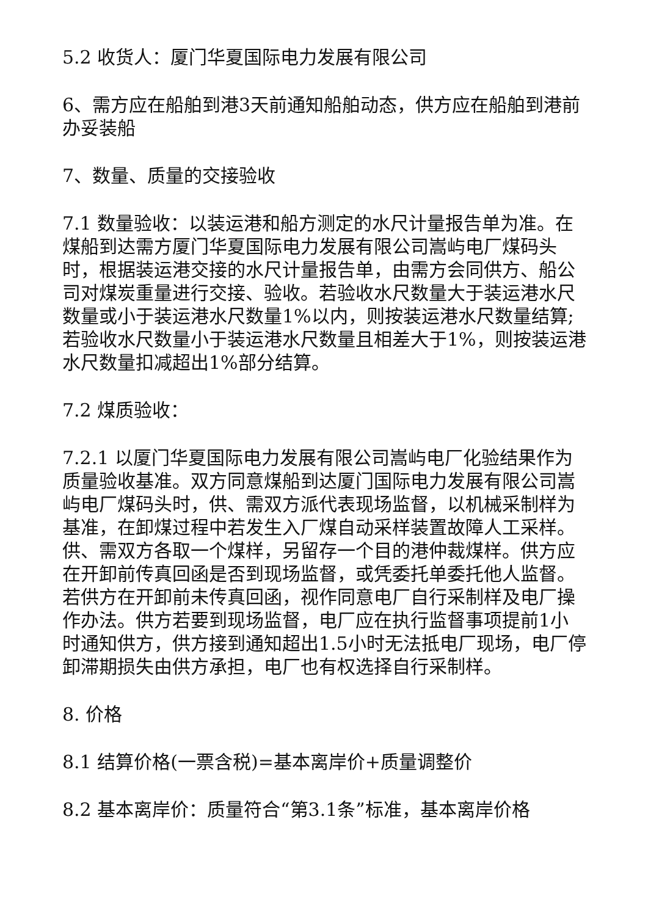5.2 收货人：厦门华夏国际电力发展有限公司
6、需方应在船舶到港3天前通知船舶动态，供方应在船舶到港前办妥装船
7、数量、质量的交接验收
7.1 数量验收：以装运港和船方测定的水尺计量报告单为准。在煤船到达需方厦门华夏国际电力发展有限公司嵩屿电厂煤码头时，根据装运港交接的水尺计量报告单，由需方会同供方、船公司对煤炭重量进行交接、验收。若验收水尺数量大于装运港水尺数量或小于装运港水尺数量1%以内，则按装运港水尺数量结算;若验收水尺数量小于装运港水尺数量且相差大于1%，则按装运港水尺数量扣减超出1%部分结算。
7.2 煤质验收：
7.2.1 以厦门华夏国际电力发展有限公司嵩屿电厂化验结果作为质量验收基准。双方同意煤船到达厦门国际电力发展有限公司嵩屿电厂煤码头时，供、需双方派代表现场监督，以机械采制样为基准，在卸煤过程中若发生入厂煤自动采样装置故障人工采样。供、需双方各取一个煤样，另留存一个目的港仲裁煤样。供方应在开卸前传真回函是否到现场监督，或凭委托单委托他人监督。若供方在开卸前未传真回函，视作同意电厂自行采制样及电厂操作办法。供方若要到现场监督，电厂应在执行监督事项提前1小时通知供方，供方接到通知超出1.5小时无法抵电厂现场，电厂停卸滞期损失由供方承担，电厂也有权选择自行采制样。
8. 价格
8.1 结算价格(一票含税)=基本离岸价+质量调整价
8.2 基本离岸价：质量符合“第3.1条”标准，基本离岸价格